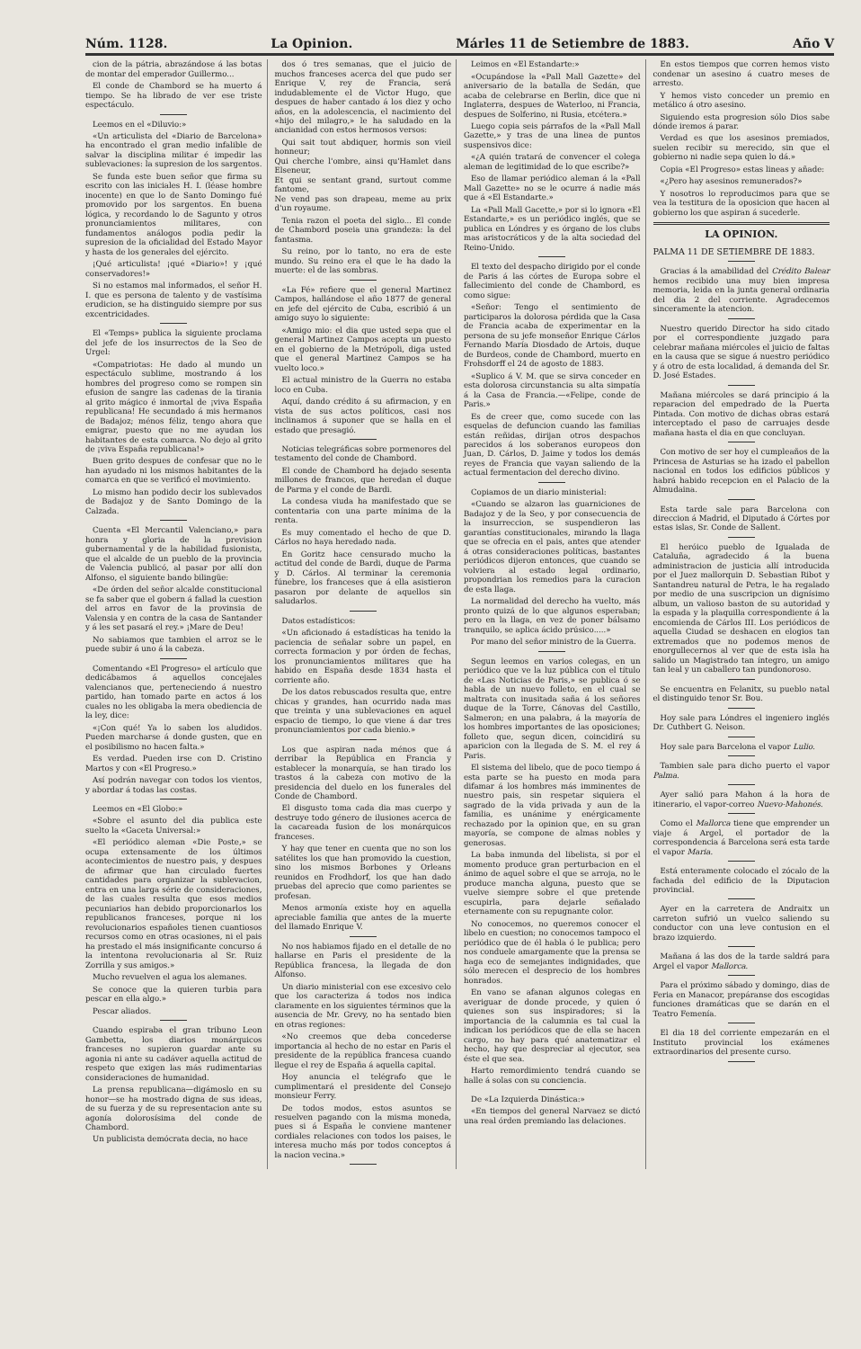Núm. 1128. La Opinion. Márles 11 de Setiembre de 1883. Año V
cion de la pátria, abrazándose á las botas de montar del emperador Guillermo...
El conde de Chambord se ha muerto á tiempo. Se ha librado de ver ese triste espectáculo.
Leemos en el «Diluvio:»
«Un articulista del «Diario de Barcelona» ha encontrado el gran medio infalible de salvar la disciplina militar é impedir las sublevaciones: la supresion de los sargentos.
Se funda este buen señor que firma su escrito con las iniciales H. I. (léase hombre inocente) en que lo de Santo Domingo fué promovido por los sargentos. En buena lógica, y recordando lo de Sagunto y otros pronunciamientos militares, con fundamentos análogos podia pedir la supresion de la oficialidad del Estado Mayor y hasta de los generales del ejército.
¡Qué articulista! ¡qué «Diario»! y ¡qué conservadores!»
Si no estamos mal informados, el señor H. I. que es persona de talento y de vastísima erudicion, se ha distinguido siempre por sus excentricidades.
El «Temps» publica la siguiente proclama del jefe de los insurrectos de la Seo de Urgel:
«Compatriotas: He dado al mundo un espectáculo sublime, mostrando á los hombres del progreso como se rompen sin efusion de sangre las cadenas de la tirania al grito mágico é inmortal de ¡viva España republicana! He secundado á mis hermanos de Badajoz; ménos féliz, tengo ahora que emigrar, puesto que no me ayudan los habitantes de esta comarca. No dejo al grito de ¡viva España republicana!»
Buen grito despues de confesar que no le han ayudado ni los mismos habitantes de la comarca en que se verificó el movimiento.
Lo mismo han podido decir los sublevados de Badajoz y de Santo Domingo de la Calzada.
Cuenta «El Mercantil Valenciano,» para honra y gloria de la prevision gubernamental y de la habilidad fusionista, que el alcalde de un pueblo de la provincia de Valencia publicó, al pasar por allí don Alfonso, el siguiente bando bilingüe:
«De órden del señor alcalde constitucional se fa saber que el gobern á fallad la cuestion del arros en favor de la provinsia de Valensia y en contra de la casa de Santander y á les set pasará el rey.» ¡Mare de Deu!
No sabiamos que tambien el arroz se le puede subir á uno á la cabeza.
Comentando «El Progreso» el artículo que dedicábamos á aquellos concejales valencianos que, perteneciendo á nuestro partido, han tomado parte en actos á los cuales no les obligaba la mera obediencia de la ley, dice:
«¡Con qué! Ya lo saben los aludidos. Pueden marcharse á donde gusten, que en el posibilismo no hacen falta.»
Es verdad. Pueden irse con D. Cristino Martos y con «El Progreso.»
Así podrán navegar con todos los vientos, y abordar á todas las costas.
Leemos en «El Globo:»
«Sobre el asunto del dia publica este suelto la «Gaceta Universal:»
«El periódico aleman «Die Poste,» se ocupa extensamente de los últimos acontecimientos de nuestro pais, y despues de afirmar que han circulado fuertes cantidades para organizar la sublevacion, entra en una larga série de consideraciones, de las cuales resulta que esos medios pecuniarios han debido proporcionarlos los republicanos franceses, porque ni los revolucionarios españoles tienen cuantiosos recursos como en otras ocasiones, ni el pais ha prestado el más insignificante concurso á la intentona revolucionaria al Sr. Ruiz Zorrilla y sus amigos.»
Mucho revuelven el agua los alemanes.
Se conoce que la quieren turbia para pescar en ella algo.»
Pescar aliados.
Cuando espiraba el gran tribuno Leon Gambetta, los diarios monárquicos franceses no supieron guardar ante su agonia ni ante su cadáver aquella actitud de respeto que exigen las más rudimentarias consideraciones de humanidad.
La prensa republicana—digámoslo en su honor—se ha mostrado digna de sus ideas, de su fuerza y de su representacion ante su agonía dolorosísima del conde de Chambord.
Un publicista demócrata decia, no hace
dos ó tres semanas, que el juicio de muchos franceses acerca del que pudo ser Enrique V, rey de Francia, será indudablemente el de Victor Hugo, que despues de haber cantado á los diez y ocho años, en la adolescencia, el nacimiento del «hijo del milagro,» le ha saludado en la ancianidad con estos hermosos versos:
Qui sait tout abdiquer, hormis son vieil honneur;
Qui cherche l'ombre, ainsi qu'Hamlet dans Elseneur,
Et qui se sentant grand, surtout comme fantome,
Ne vend pas son drapeau, meme au prix d'un royaume.
Tenia razon el poeta del siglo... El conde de Chambord poseia una grandeza: la del fantasma.
Su reino, por lo tanto, no era de este mundo. Su reino era el que le ha dado la muerte: el de las sombras.
«La Fé» refiere que el general Martinez Campos, hallándose el año 1877 de general en jefe del ejército de Cuba, escribió á un amigo suyo lo siguiente:
«Amigo mio: el dia que usted sepa que el general Martinez Campos acepta un puesto en el gobierno de la Metrópoli, diga usted que el general Martinez Campos se ha vuelto loco.»
El actual ministro de la Guerra no estaba loco en Cuba.
Aquí, dando crédito á su afirmacion, y en vista de sus actos políticos, casi nos inclinamos á suponer que se halla en el estado que presagió.
Noticias telegráficas sobre pormenores del testamento del conde de Chambord.
El conde de Chambord ha dejado sesenta millones de francos, que heredan el duque de Parma y el conde de Bardi.
La condesa viuda ha manifestado que se contentaria con una parte mínima de la renta.
Es muy comentado el hecho de que D. Cárlos no haya heredado nada.
En Goritz hace censurado mucho la actitud del conde de Bardi, duque de Parma y D. Cárlos. Al terminar la ceremonia fúnebre, los franceses que á ella asistieron pasaron por delante de aquellos sin saludarlos.
Datos estadísticos:
«Un aficionado á estadísticas ha tenido la paciencia de señalar sobre un papel, en correcta formacion y por órden de fechas, los pronunciamientos militares que ha habido en España desde 1834 hasta el corriente año.
De los datos rebuscados resulta que, entre chicas y grandes, han ocurrido nada mas que treinta y una sublevaciones en aquel espacio de tiempo, lo que viene á dar tres pronunciamientos por cada bienio.»
Los que aspiran nada ménos que á derribar la República en Francia y establecer la monarquía, se han tirado los trastos á la cabeza con motivo de la presidencia del duelo en los funerales del Conde de Chambord.
El disgusto toma cada dia mas cuerpo y destruye todo género de ilusiones acerca de la cacareada fusion de los monárquicos franceses.
Y hay que tener en cuenta que no son los satélites los que han promovido la cuestion, sino los mismos Borbones y Orleans reunidos en Frodhdorf, los que han dado pruebas del aprecio que como parientes se profesan.
Menos armonía existe hoy en aquella apreciable familia que antes de la muerte del llamado Enrique V.
No nos habiamos fijado en el detalle de no hallarse en Paris el presidente de la República francesa, la llegada de don Alfonso.
Un diario ministerial con ese excesivo celo que los caracteriza á todos nos indica claramente en los siguientes términos que la ausencia de Mr. Grevy, no ha sentado bien en otras regiones:
«No creemos que deba concederse importancia al hecho de no estar en Paris el presidente de la república francesa cuando llegue el rey de España á aquella capital.
Hoy anuncia el telégrafo que le cumplimentará el presidente del Consejo monsieur Ferry.
De todos modos, estos asuntos se resuelven pagando con la misma moneda, pues si á España le conviene mantener cordiales relaciones con todos los paises, le interesa mucho más por todos conceptos á la nacion vecina.»
Leimos en «El Estandarte:»
«Ocupándose la «Pall Mall Gazette» del aniversario de la batalla de Sedán, que acaba de celebrarse en Berlin, dice que ni Inglaterra, despues de Waterloo, ni Francia, despues de Solferino, ni Rusia, etcétera.»
Luego copia seis párrafos de la «Pall Mall Gazette,» y tras de una linea de puntos suspensivos dice:
«¿A quién tratará de convencer el colega aleman de legitimidad de lo que escribe?»
Eso de llamar periódico aleman á la «Pall Mall Gazette» no se le ocurre á nadie más que á «El Estandarte.»
La «Pall Mall Gacette,» por si lo ignora «El Estandarte,» es un periódico inglés, que se publica en Lóndres y es órgano de los clubs mas aristocráticos y de la alta sociedad del Reino-Unido.
El texto del despacho dirigido por el conde de Paris á las córtes de Europa sobre el fallecimiento del conde de Chambord, es como sigue:
«Señor: Tengo el sentimiento de participaros la dolorosa pérdida que la Casa de Francia acaba de experimentar en la persona de su jefe monseñor Enrique Cárlos Fernando María Diosdado de Artois, duque de Burdeos, conde de Chambord, muerto en Frohsdorff el 24 de agosto de 1883.
«Suplico á V. M. que se sirva conceder en esta dolorosa circunstancia su alta simpatía á la Casa de Francia.—«Felipe, conde de Paris.»
Es de creer que, como sucede con las esquelas de defuncion cuando las familias están reñidas, dirijan otros despachos parecidos á los soberanos europeos don Juan, D. Cárlos, D. Jaime y todos los demás reyes de Francia que vayan saliendo de la actual fermentacion del derecho divino.
Copiamos de un diario ministerial:
«Cuando se alzaron las guarniciones de Badajoz y de la Seo, y por consecuencia de la insurreccion, se suspendieron las garantías constitucionales, mirando la llaga que se ofrecia en el pais, antes que atender á otras consideraciones políticas, bastantes periódicos dijeron entonces, que cuando se volviera al estado legal ordinario, propondrian los remedios para la curacion de esta llaga.
La normalidad del derecho ha vuelto, más pronto quizá de lo que algunos esperaban; pero en la llaga, en vez de poner bálsamo tranquilo, se aplica ácido prúsico.....»
Por mano del señor ministro de la Guerra.
Segun leemos en varios colegas, en un periódico que ve la luz pública con el título de «Las Noticias de Paris,» se publica ó se habla de un nuevo folleto, en el cual se maltrata con inusitada saña á los señores duque de la Torre, Cánovas del Castillo, Salmeron; en una palabra, á la mayoría de los hombres importantes de las oposiciones; folleto que, segun dicen, coincidirá su aparicion con la llegada de S. M. el rey á Paris.
El sistema del libelo, que de poco tiempo á esta parte se ha puesto en moda para difamar á los hombres más imminentes de nuestro pais, sin respetar siquiera el sagrado de la vida privada y aun de la familia, es unánime y enérgicamente rechazado por la opinion que, en su gran mayoría, se compone de almas nobles y generosas.
La baba inmunda del libelista, si por el momento produce gran perturbacion en el ánimo de aquel sobre el que se arroja, no le produce mancha alguna, puesto que se vuelve siempre sobre el que pretende escupirla, para dejarle señalado eternamente con su repugnante color.
No conocemos, no queremos conocer el libelo en cuestion; no conocemos tampoco el periódico que de él habla ó le publica; pero nos conduele amargamente que la prensa se haga eco de semejantes indignidades, que sólo merecen el desprecio de los hombres honrados.
En vano se afanan algunos colegas en averiguar de donde procede, y quien ó quienes son sus inspiradores; si la importancia de la calumnia es tal cual la indican los periódicos que de ella se hacen cargo, no hay para qué anatematizar el hecho, hay que despreciar al ejecutor, sea éste el que sea.
Harto remordimiento tendrá cuando se halle á solas con su conciencia.
De «La Izquierda Dinástica:»
«En tiempos del general Narvaez se dictó una real órden premiando las delaciones.
En estos tiempos que corren hemos visto condenar un asesino á cuatro meses de arresto.
Y hemos visto conceder un premio en metálico á otro asesino.
Siguiendo esta progresion sólo Dios sabe dónde iremos á parar.
Verdad es que los asesinos premiados, suelen recibir su merecido, sin que el gobierno ni nadie sepa quien lo dá.»
Copia «El Progreso» estas lineas y añade:
«¿Pero hay asesinos remunerados?»
Y nosotros lo reproducimos para que se vea la testitura de la oposicion que hacen al gobierno los que aspiran á sucederle.
LA OPINION.
PALMA 11 DE SETIEMBRE DE 1883.
Gracias á la amabilidad del Crédito Balear hemos recibido una muy bien impresa memoria, leida en la junta general ordinaria del dia 2 del corriente. Agradecemos sinceramente la atencion.
Nuestro querido Director ha sido citado por el correspondiente juzgado para celebrar mañana miércoles el juicio de faltas en la causa que se sigue á nuestro periódico y á otro de esta localidad, á demanda del Sr. D. José Estades.
Mañana miércoles se dará principio á la reparacion del empedrado de la Puerta Pintada. Con motivo de dichas obras estará interceptado el paso de carruajes desde mañana hasta el dia en que concluyan.
Con motivo de ser hoy el cumpleaños de la Princesa de Asturias se ha izado el pabellon nacional en todos los edificios públicos y habrá habido recepcion en el Palacio de la Almudaina.
Esta tarde sale para Barcelona con direccion á Madrid, el Diputado á Córtes por estas islas, Sr. Conde de Sallent.
El heróico pueblo de Igualada de Cataluña, agradecido á la buena administracion de justicia allí introducida por el Juez mallorquin D. Sebastian Ribot y Santandreu natural de Petra, le ha regalado por medio de una suscripcion un dignísimo album, un valioso baston de su autoridad y la espada y la plaquilla correspondiente á la encomienda de Cárlos III. Los periódicos de aquella Ciudad se deshacen en elogios tan extremados que no podemos menos de enorgullecernos al ver que de esta isla ha salido un Magistrado tan íntegro, un amigo tan leal y un caballero tan pundonoroso.
Se encuentra en Felanitx, su pueblo natal el distinguido tenor Sr. Bou.
Hoy sale para Lóndres el ingeniero inglés Dr. Cuthbert G. Neison.
Hoy sale para Barcelona el vapor Lulio.
Tambien sale para dicho puerto el vapor Palma.
Ayer salió para Mahon á la hora de itinerario, el vapor-correo Nuevo-Mahonés.
Como el Mallorca tiene que emprender un viaje á Argel, el portador de la correspondencia á Barcelona será esta tarde el vapor Maria.
Está enteramente colocado el zócalo de la fachada del edificio de la Diputacion provincial.
Ayer en la carretera de Andraitx un carreton sufrió un vuelco saliendo su conductor con una leve contusion en el brazo izquierdo.
Mañana á las dos de la tarde saldrá para Argel el vapor Mallorca.
Para el próximo sábado y domingo, dias de Feria en Manacor, prepáranse dos escogidas funciones dramáticas que se darán en el Teatro Femenía.
El dia 18 del corriente empezarán en el Instituto provincial los exámenes extraordinarios del presente curso.